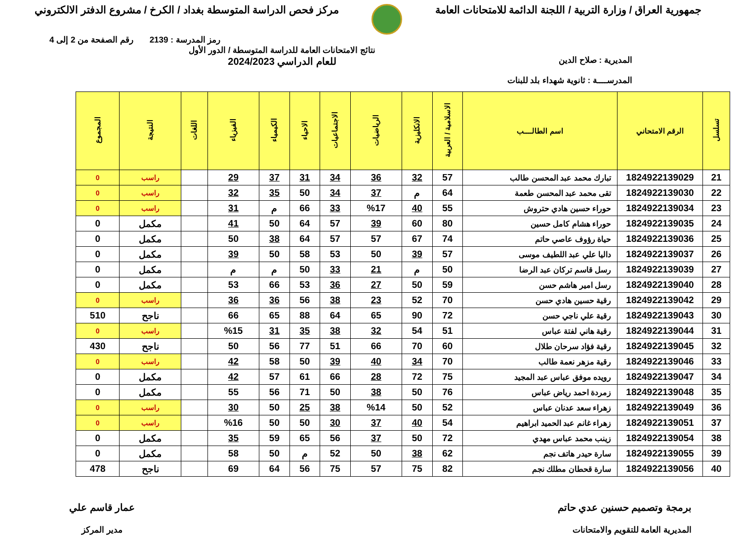جمهورية العراق / وزارة التربية / اللجنة الدائمة للامتحانات العامة
مركز فحص الدراسة المتوسطة بغداد / الكرخ / مشروع الدفتر الالكتروني
رمز المدرسة : 2139 رقم الصفحة من 2 إلى 4
المديرية : صلاح الدين
المدرســــة : ثانوية شهداء بلد للبنات
نتائج الامتحانات العامة للدراسة المتوسطة / الدور الأول
للعام الدراسي 2024/2023
| تسلسل | الرقم الامتحاني | اسم الطالــــب | الاسلامية / العربية | الانكليزية | الرياضيات | الاجتماعيات | الاحياء | الكيمياء | الفيزياء | اللغات | النتيجة | المجموع |
| --- | --- | --- | --- | --- | --- | --- | --- | --- | --- | --- | --- | --- |
| 21 | 1824922139029 | تبارك محمد عبد المحسن طالب | 57 | 32 | 36 | 34 | 31 | 37 | 29 | | راسب | 0 |
| 22 | 1824922139030 | تقى محمد عبد المحسن طعمة | 64 | م | 37 | 34 | 50 | 35 | 32 | | راسب | 0 |
| 23 | 1824922139034 | حوراء حسين هادي حتروش | 55 | 40 | %17 | 33 | 66 | م | 31 | | راسب | 0 |
| 24 | 1824922139035 | حوراء هشام كامل حسين | 80 | 60 | 39 | 57 | 64 | 50 | 41 | | مكمل | 0 |
| 25 | 1824922139036 | حياة رؤوف عاصي حاتم | 74 | 67 | 57 | 57 | 64 | 38 | 50 | | مكمل | 0 |
| 26 | 1824922139037 | داليا علي عبد اللطيف موسى | 57 | 39 | 50 | 53 | 58 | 50 | 39 | | مكمل | 0 |
| 27 | 1824922139039 | رسل قاسم تركان عبد الرضا | 50 | م | 21 | 33 | 50 | م | م | | مكمل | 0 |
| 28 | 1824922139040 | رسل امير هاشم حسن | 59 | 50 | 27 | 36 | 53 | 66 | 53 | | مكمل | 0 |
| 29 | 1824922139042 | رقية حسين هادي حسن | 70 | 52 | 23 | 38 | 56 | 36 | 36 | | راسب | 0 |
| 30 | 1824922139043 | رقية علي ناجي حسن | 72 | 90 | 65 | 64 | 88 | 65 | 66 | | ناجح | 510 |
| 31 | 1824922139044 | رقية هاني لفتة عباس | 51 | 54 | 32 | 38 | 35 | 31 | %15 | | راسب | 0 |
| 32 | 1824922139045 | رقية فؤاد سرحان طلال | 60 | 70 | 66 | 51 | 77 | 56 | 50 | | ناجح | 430 |
| 33 | 1824922139046 | رقية مزهر نعمة طالب | 70 | 34 | 40 | 39 | 50 | 58 | 42 | | راسب | 0 |
| 34 | 1824922139047 | رويده موفق عباس عبد المجيد | 75 | 72 | 28 | 66 | 61 | 57 | 42 | | مكمل | 0 |
| 35 | 1824922139048 | زمردة احمد رياض عباس | 76 | 50 | 38 | 50 | 71 | 56 | 55 | | مكمل | 0 |
| 36 | 1824922139049 | زهراء سعد عدنان عباس | 52 | 50 | %14 | 38 | 25 | 50 | 30 | | راسب | 0 |
| 37 | 1824922139051 | زهراء غانم عبد الحميد ابراهيم | 54 | 40 | 37 | 30 | 50 | 50 | %16 | | راسب | 0 |
| 38 | 1824922139054 | زينب محمد عباس مهدي | 72 | 50 | 37 | 56 | 65 | 59 | 35 | | مكمل | 0 |
| 39 | 1824922139055 | سارة حيدر هاتف نجم | 62 | 38 | 50 | 52 | م | 50 | 58 | | مكمل | 0 |
| 40 | 1824922139056 | سارة قحطان مطلك نجم | 82 | 75 | 57 | 75 | 56 | 64 | 69 | | ناجح | 478 |
برمجة وتصميم حسنين عدي حاتم
المديرية العامة للتقويم والامتحانات
عمار قاسم علي
مدير المركز